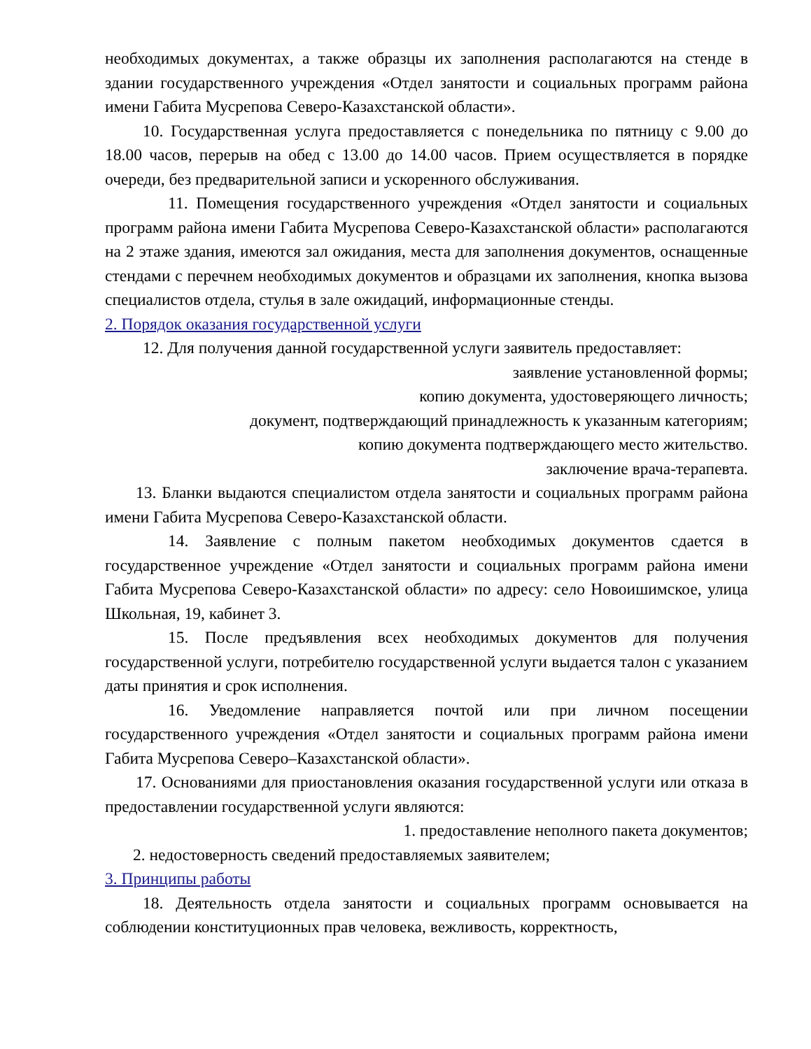необходимых документах, а также образцы их заполнения располагаются на стенде в здании государственного учреждения «Отдел занятости и социальных программ района имени Габита Мусрепова Северо-Казахстанской области».
10. Государственная услуга предоставляется с понедельника по пятницу с 9.00 до 18.00 часов, перерыв на обед с 13.00 до 14.00 часов. Прием осуществляется в порядке очереди, без предварительной записи и ускоренного обслуживания.
11. Помещения государственного учреждения «Отдел занятости и социальных программ района имени Габита Мусрепова Северо-Казахстанской области» располагаются на 2 этаже здания, имеются зал ожидания, места для заполнения документов, оснащенные стендами с перечнем необходимых документов и образцами их заполнения, кнопка вызова специалистов отдела, стулья в зале ожидаций, информационные стенды.
2. Порядок оказания государственной услуги
12. Для получения данной государственной услуги заявитель предоставляет:
заявление установленной формы;
копию документа, удостоверяющего личность;
документ, подтверждающий принадлежность к указанным категориям;
копию документа подтверждающего место жительство.
заключение врача-терапевта.
13. Бланки выдаются специалистом отдела занятости и социальных программ района имени Габита Мусрепова Северо-Казахстанской области.
14. Заявление с полным пакетом необходимых документов сдается в государственное учреждение «Отдел занятости и социальных программ района имени Габита Мусрепова Северо-Казахстанской области» по адресу: село Новоишимское, улица Школьная, 19, кабинет 3.
15. После предъявления всех необходимых документов для получения государственной услуги, потребителю государственной услуги выдается талон с указанием даты принятия и срок исполнения.
16. Уведомление направляется почтой или при личном посещении государственного учреждения «Отдел занятости и социальных программ района имени Габита Мусрепова Северо–Казахстанской области».
17. Основаниями для приостановления оказания государственной услуги или отказа в предоставлении государственной услуги являются:
1. предоставление неполного пакета документов;
2. недостоверность сведений предоставляемых заявителем;
3. Принципы работы
18. Деятельность отдела занятости и социальных программ основывается на соблюдении конституционных прав человека, вежливость, корректность,